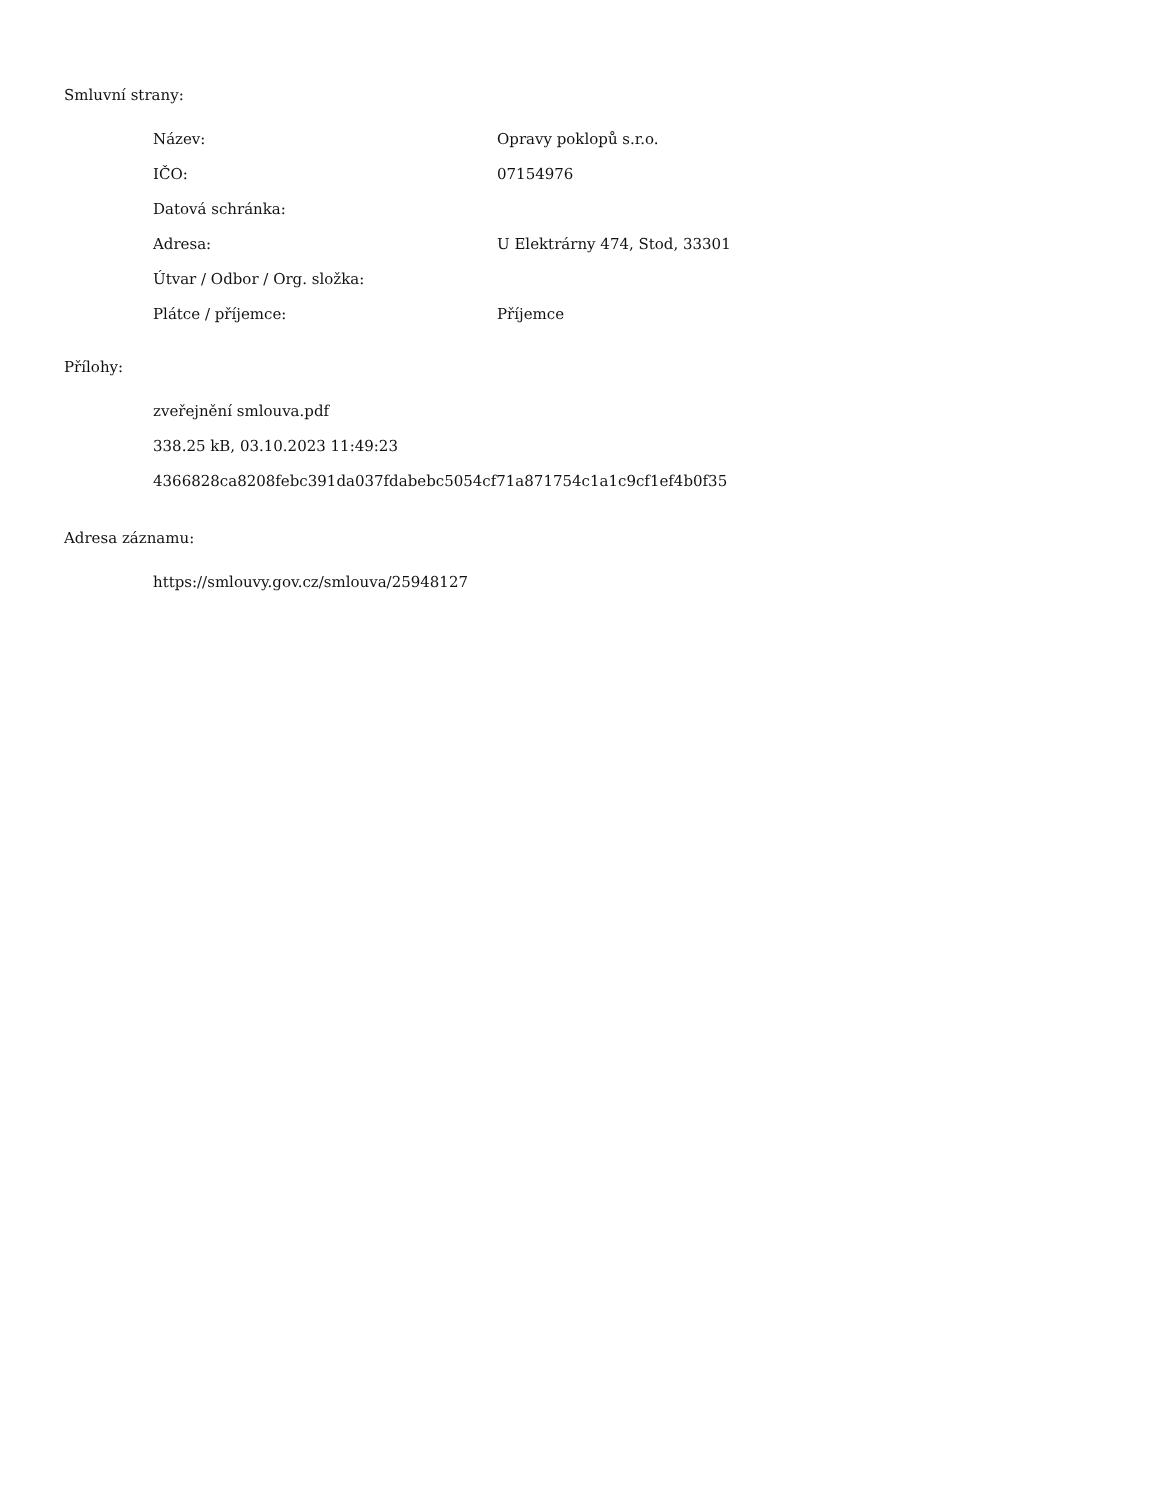Smluvní strany:
| Název: | Opravy poklopů s.r.o. |
| IČO: | 07154976 |
| Datová schránka: | |
| Adresa: | U Elektrárny 474, Stod, 33301 |
| Útvar / Odbor / Org. složka: | |
| Plátce / příjemce: | Příjemce |
Přílohy:
zveřejnění smlouva.pdf
338.25 kB, 03.10.2023 11:49:23
4366828ca8208febc391da037fdabebc5054cf71a871754c1a1c9cf1ef4b0f35
Adresa záznamu:
https://smlouvy.gov.cz/smlouva/25948127